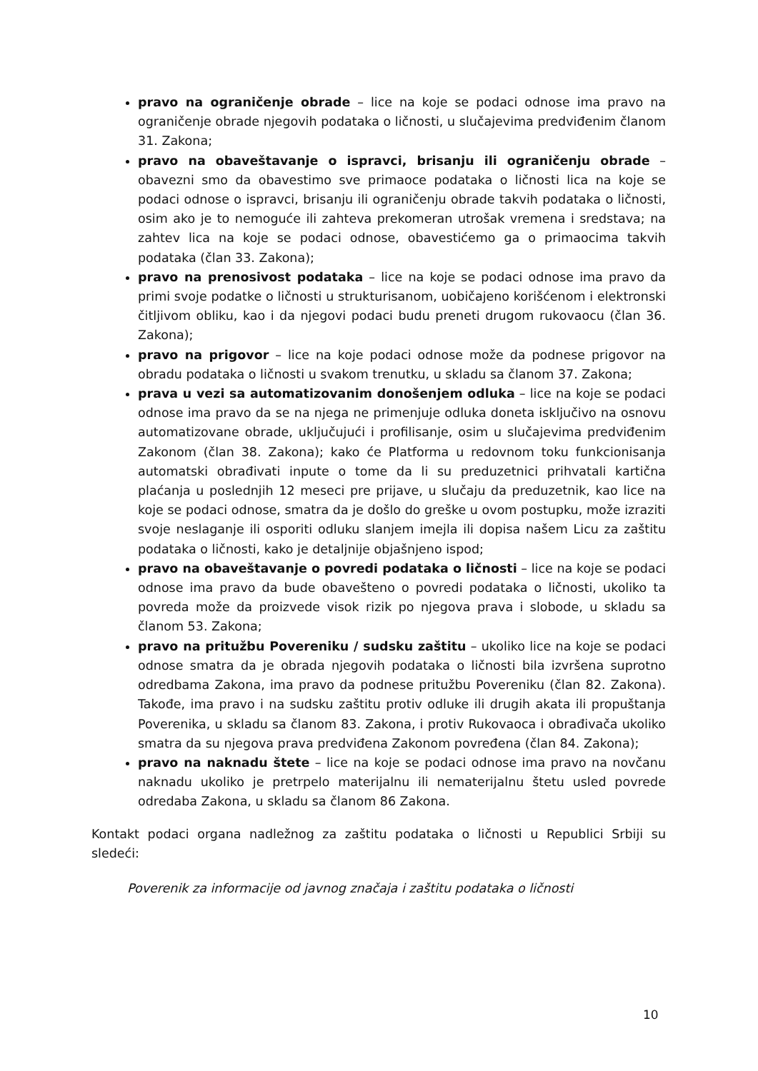pravo na ograničenje obrade – lice na koje se podaci odnose ima pravo na ograničenje obrade njegovih podataka o ličnosti, u slučajevima predviđenim članom 31. Zakona;
pravo na obaveštavanje o ispravci, brisanju ili ograničenju obrade – obavezni smo da obavestimo sve primaoce podataka o ličnosti lica na koje se podaci odnose o ispravci, brisanju ili ograničenju obrade takvih podataka o ličnosti, osim ako je to nemoguće ili zahteva prekomeran utrošak vremena i sredstava; na zahtev lica na koje se podaci odnose, obavestićemo ga o primaocima takvih podataka (član 33. Zakona);
pravo na prenosivost podataka – lice na koje se podaci odnose ima pravo da primi svoje podatke o ličnosti u strukturisanom, uobičajeno korišćenom i elektronski čitljivom obliku, kao i da njegovi podaci budu preneti drugom rukovaocu (član 36. Zakona);
pravo na prigovor – lice na koje podaci odnose može da podnese prigovor na obradu podataka o ličnosti u svakom trenutku, u skladu sa članom 37. Zakona;
prava u vezi sa automatizovanim donošenjem odluka – lice na koje se podaci odnose ima pravo da se na njega ne primenjuje odluka doneta isključivo na osnovu automatizovane obrade, uključujući i profilisanje, osim u slučajevima predviđenim Zakonom (član 38. Zakona); kako će Platforma u redovnom toku funkcionisanja automatski obrađivati inpute o tome da li su preduzetnici prihvatali kartična plaćanja u poslednjih 12 meseci pre prijave, u slučaju da preduzetnik, kao lice na koje se podaci odnose, smatra da je došlo do greške u ovom postupku, može izraziti svoje neslaganje ili osporiti odluku slanjem imejla ili dopisa našem Licu za zaštitu podataka o ličnosti, kako je detaljnije objašnjeno ispod;
pravo na obaveštavanje o povredi podataka o ličnosti – lice na koje se podaci odnose ima pravo da bude obavešteno o povredi podataka o ličnosti, ukoliko ta povreda može da proizvede visok rizik po njegova prava i slobode, u skladu sa članom 53. Zakona;
pravo na pritužbu Povereniku / sudsku zaštitu – ukoliko lice na koje se podaci odnose smatra da je obrada njegovih podataka o ličnosti bila izvršena suprotno odredbama Zakona, ima pravo da podnese pritužbu Povereniku (član 82. Zakona). Takođe, ima pravo i na sudsku zaštitu protiv odluke ili drugih akata ili propuštanja Poverenika, u skladu sa članom 83. Zakona, i protiv Rukovaoca i obrađivača ukoliko smatra da su njegova prava predviđena Zakonom povređena (član 84. Zakona);
pravo na naknadu štete – lice na koje se podaci odnose ima pravo na novčanu naknadu ukoliko je pretrpelo materijalnu ili nematerijalnu štetu usled povrede odredaba Zakona, u skladu sa članom 86 Zakona.
Kontakt podaci organa nadležnog za zaštitu podataka o ličnosti u Republici Srbiji su sledeći:
Poverenik za informacije od javnog značaja i zaštitu podataka o ličnosti
10